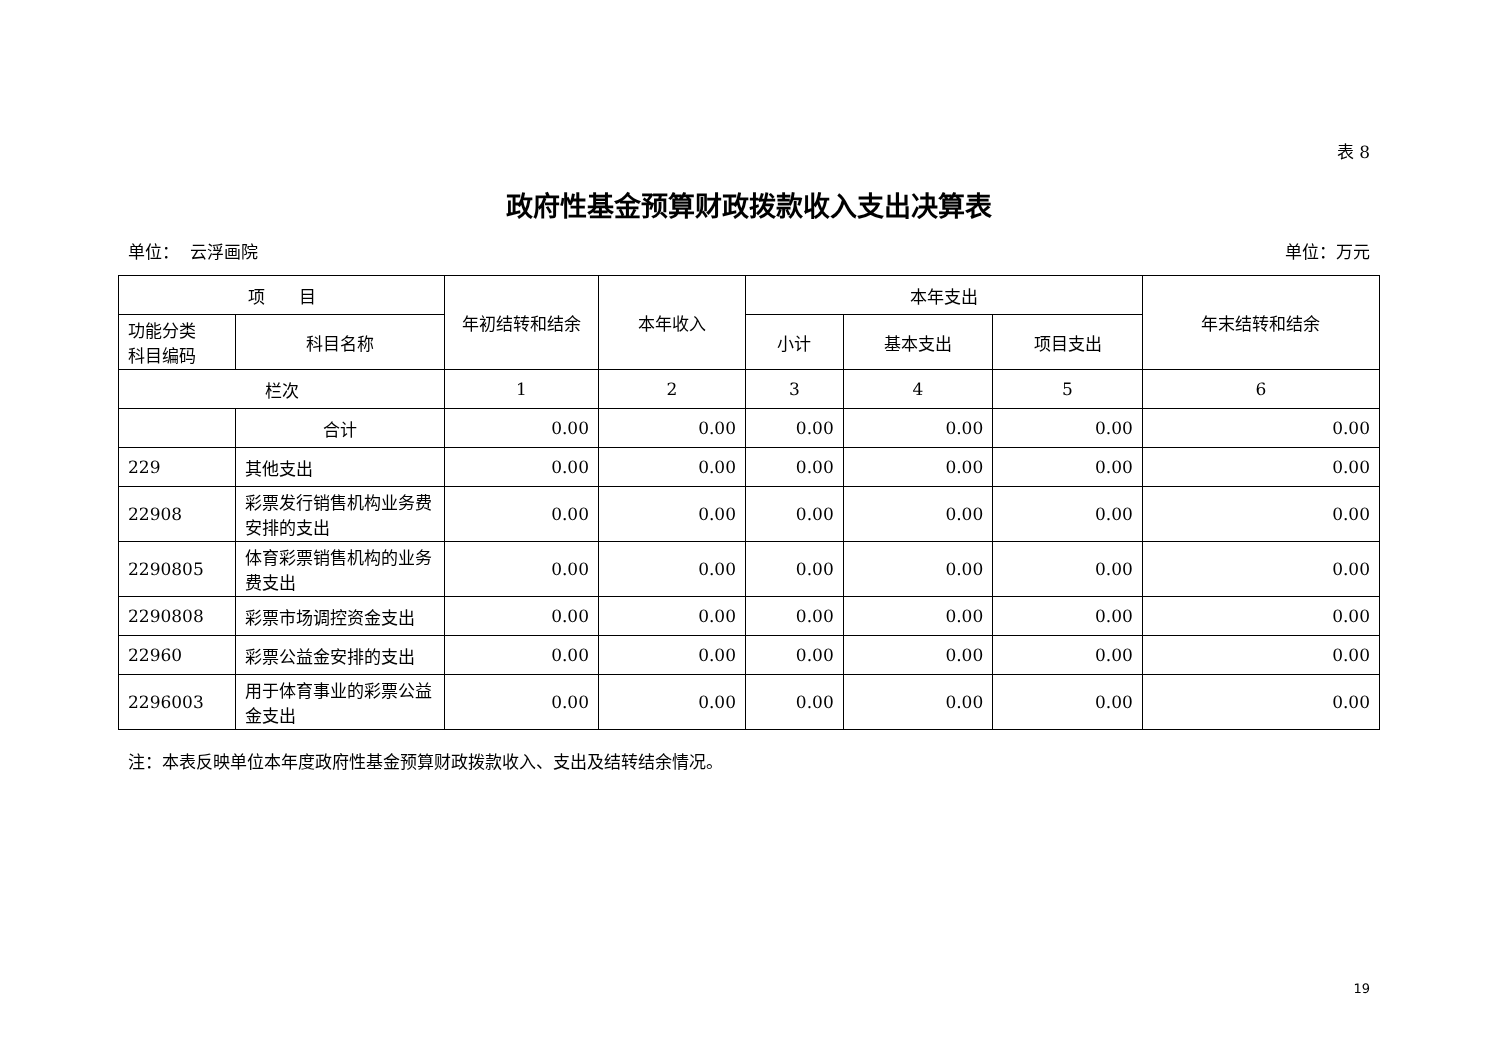表 8
政府性基金预算财政拨款收入支出决算表
单位： 云浮画院 单位：万元
| 项 目 | | 年初结转和结余 | 本年收入 | 本年支出 | | | 年末结转和结余 |
| --- | --- | --- | --- | --- | --- | --- | --- |
| 功能分类 科目编码 | 科目名称 | | | 小计 | 基本支出 | 项目支出 | |
| 栏次 | | 1 | 2 | 3 | 4 | 5 | 6 |
| | 合计 | 0.00 | 0.00 | 0.00 | 0.00 | 0.00 | 0.00 |
| 229 | 其他支出 | 0.00 | 0.00 | 0.00 | 0.00 | 0.00 | 0.00 |
| 22908 | 彩票发行销售机构业务费安排的支出 | 0.00 | 0.00 | 0.00 | 0.00 | 0.00 | 0.00 |
| 2290805 | 体育彩票销售机构的业务费支出 | 0.00 | 0.00 | 0.00 | 0.00 | 0.00 | 0.00 |
| 2290808 | 彩票市场调控资金支出 | 0.00 | 0.00 | 0.00 | 0.00 | 0.00 | 0.00 |
| 22960 | 彩票公益金安排的支出 | 0.00 | 0.00 | 0.00 | 0.00 | 0.00 | 0.00 |
| 2296003 | 用于体育事业的彩票公益金支出 | 0.00 | 0.00 | 0.00 | 0.00 | 0.00 | 0.00 |
注：本表反映单位本年度政府性基金预算财政拨款收入、支出及结转结余情况。
19